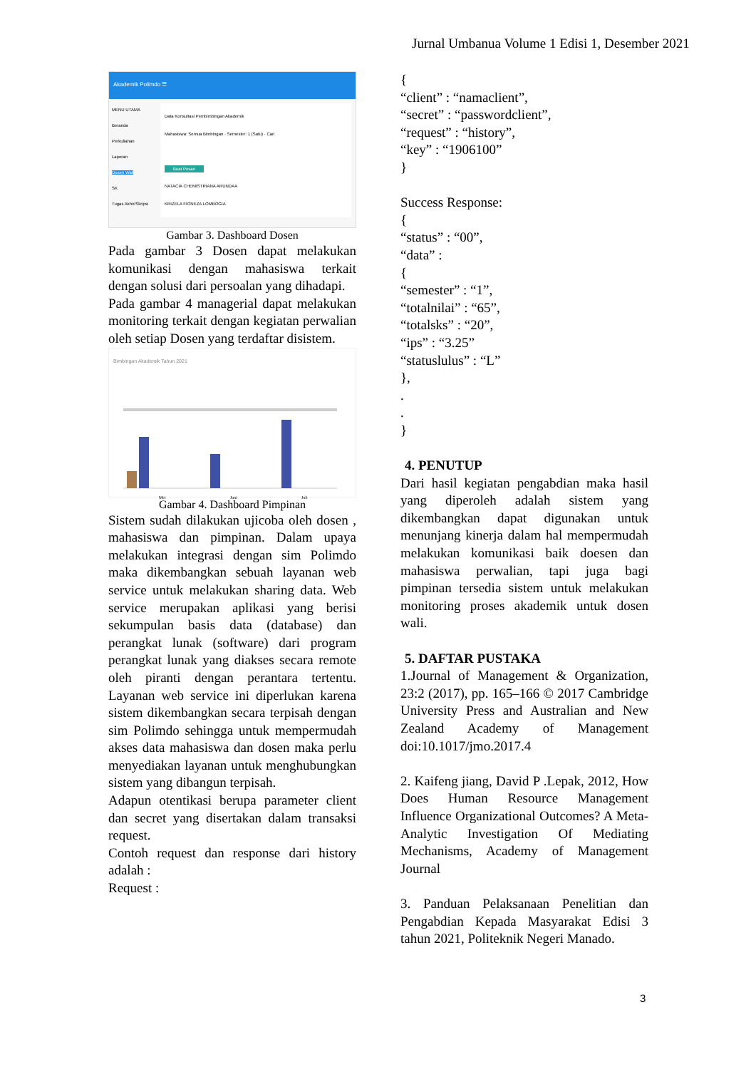Jurnal Umbanua Volume 1 Edisi 1, Desember 2021
Akademik Polimdo ☰
MENU UTAMA
Beranda
Perkuliahan
Laporan
Dosen Wali
SK
Tugas Akhir/Skripsi
Data Konsultasi Pembimbingan Akademik
Mahasiswa: Semua Bimbingan · Semester: 1 (Satu) · Cari
Buat Pesan
NATACIA CHEMISTRIANA ARUNDAA
KRIZELA FIONEZA LOMBOGIA
Gambar 3. Dashboard Dosen
Pada gambar 3 Dosen dapat melakukan komunikasi dengan mahasiswa terkait dengan solusi dari persoalan yang dihadapi.
Pada gambar 4 managerial dapat melakukan monitoring terkait dengan kegiatan perwalian oleh setiap Dosen yang terdaftar disistem.
Bimbingan Akademik Tahun 2021
Mei
Juni
Juli
Gambar 4. Dashboard Pimpinan
Sistem sudah dilakukan ujicoba oleh dosen , mahasiswa dan pimpinan. Dalam upaya melakukan integrasi dengan sim Polimdo maka dikembangkan sebuah layanan web service untuk melakukan sharing data. Web service merupakan aplikasi yang berisi sekumpulan basis data (database) dan perangkat lunak (software) dari program perangkat lunak yang diakses secara remote oleh piranti dengan perantara tertentu. Layanan web service ini diperlukan karena sistem dikembangkan secara terpisah dengan sim Polimdo sehingga untuk mempermudah akses data mahasiswa dan dosen maka perlu menyediakan layanan untuk menghubungkan sistem yang dibangun terpisah.
Adapun otentikasi berupa parameter client dan secret yang disertakan dalam transaksi request.
Contoh request dan response dari history adalah :
Request :
{
“client” : “namaclient”,
“secret” : “passwordclient”,
“request” : “history”,
“key” : “1906100”
}
Success Response:
{
“status” : “00”,
“data” :
{
“semester” : “1”,
“totalnilai” : “65”,
“totalsks” : “20”,
“ips” : “3.25”
“statuslulus” : “L”
},
.
.
}
4. PENUTUP
Dari hasil kegiatan pengabdian maka hasil yang diperoleh adalah sistem yang dikembangkan dapat digunakan untuk menunjang kinerja dalam hal mempermudah melakukan komunikasi baik doesen dan mahasiswa perwalian, tapi juga bagi pimpinan tersedia sistem untuk melakukan monitoring proses akademik untuk dosen wali.
5. DAFTAR PUSTAKA
1.Journal of Management & Organization, 23:2 (2017), pp. 165–166 © 2017 Cambridge University Press and Australian and New Zealand Academy of Management doi:10.1017/jmo.2017.4
2. Kaifeng jiang, David P .Lepak, 2012, How Does Human Resource Management Influence Organizational Outcomes? A Meta-Analytic Investigation Of Mediating Mechanisms, Academy of Management Journal
3. Panduan Pelaksanaan Penelitian dan Pengabdian Kepada Masyarakat Edisi 3 tahun 2021, Politeknik Negeri Manado.
3